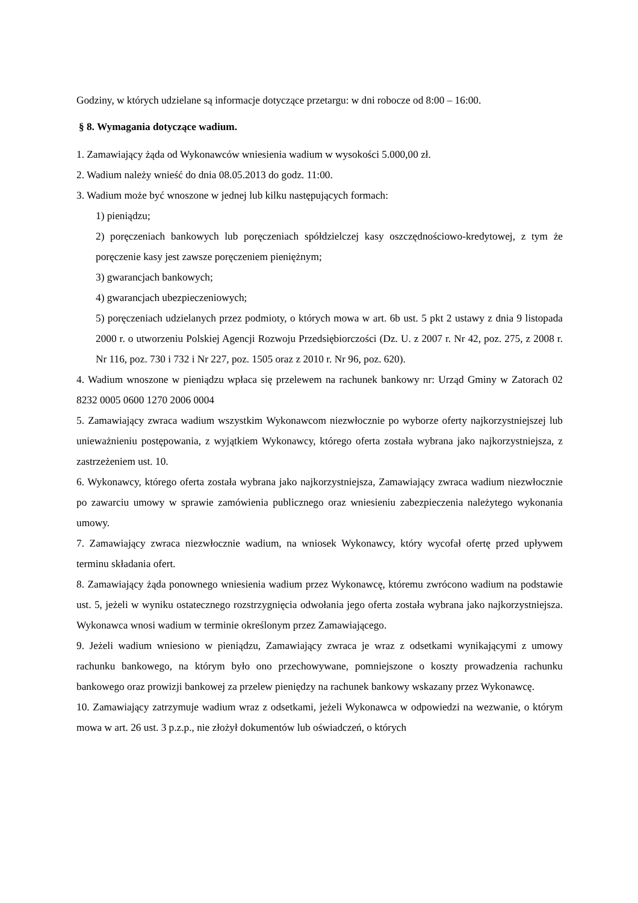Godziny, w których udzielane są informacje dotyczące przetargu: w dni robocze od 8:00 – 16:00.
§ 8. Wymagania dotyczące wadium.
1. Zamawiający żąda od Wykonawców wniesienia wadium w wysokości 5.000,00 zł.
2. Wadium należy wnieść do dnia 08.05.2013 do godz. 11:00.
3. Wadium może być wnoszone w jednej lub kilku następujących formach:
1) pieniądzu;
2) poręczeniach bankowych lub poręczeniach spółdzielczej kasy oszczędnościowo-kredytowej, z tym że poręczenie kasy jest zawsze poręczeniem pieniężnym;
3) gwarancjach bankowych;
4) gwarancjach ubezpieczeniowych;
5) poręczeniach udzielanych przez podmioty, o których mowa w art. 6b ust. 5 pkt 2 ustawy z dnia 9 listopada 2000 r. o utworzeniu Polskiej Agencji Rozwoju Przedsiębiorczości (Dz. U. z 2007 r. Nr 42, poz. 275, z 2008 r. Nr 116, poz. 730 i 732 i Nr 227, poz. 1505 oraz z 2010 r. Nr 96, poz. 620).
4. Wadium wnoszone w pieniądzu wpłaca się przelewem na rachunek bankowy nr: Urząd Gminy w Zatorach 02 8232 0005 0600 1270 2006 0004
5. Zamawiający zwraca wadium wszystkim Wykonawcom niezwłocznie po wyborze oferty najkorzystniejszej lub unieważnieniu postępowania, z wyjątkiem Wykonawcy, którego oferta została wybrana jako najkorzystniejsza, z zastrzeżeniem ust. 10.
6. Wykonawcy, którego oferta została wybrana jako najkorzystniejsza, Zamawiający zwraca wadium niezwłocznie po zawarciu umowy w sprawie zamówienia publicznego oraz wniesieniu zabezpieczenia należytego wykonania umowy.
7. Zamawiający zwraca niezwłocznie wadium, na wniosek Wykonawcy, który wycofał ofertę przed upływem terminu składania ofert.
8. Zamawiający żąda ponownego wniesienia wadium przez Wykonawcę, któremu zwrócono wadium na podstawie ust. 5, jeżeli w wyniku ostatecznego rozstrzygnięcia odwołania jego oferta została wybrana jako najkorzystniejsza. Wykonawca wnosi wadium w terminie określonym przez Zamawiającego.
9. Jeżeli wadium wniesiono w pieniądzu, Zamawiający zwraca je wraz z odsetkami wynikającymi z umowy rachunku bankowego, na którym było ono przechowywane, pomniejszone o koszty prowadzenia rachunku bankowego oraz prowizji bankowej za przelew pieniędzy na rachunek bankowy wskazany przez Wykonawcę.
10. Zamawiający zatrzymuje wadium wraz z odsetkami, jeżeli Wykonawca w odpowiedzi na wezwanie, o którym mowa w art. 26 ust. 3 p.z.p., nie złożył dokumentów lub oświadczeń, o których